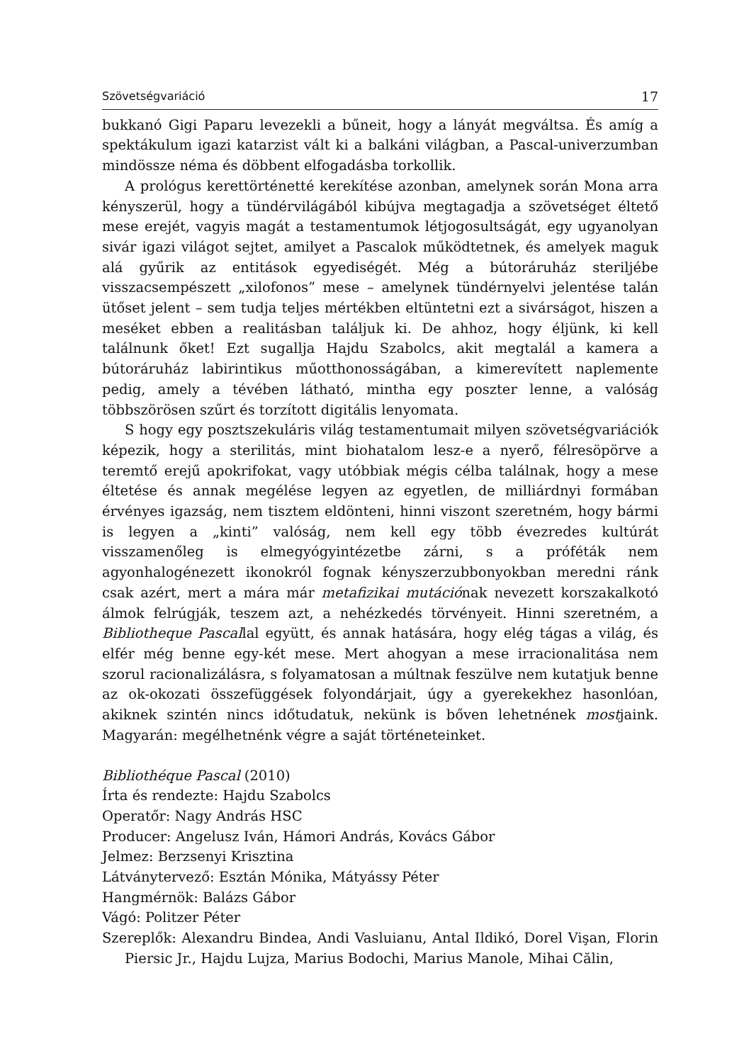Szövetségvariáció 17
bukkanó Gigi Paparu levezekli a bűneit, hogy a lányát megváltsa. És amíg a spektákulum igazi katarzist vált ki a balkáni világban, a Pascal-univerzumban mindössze néma és döbbent elfogadásba torkollik.
A prológus kerettörténetté kerekítése azonban, amelynek során Mona arra kényszerül, hogy a tündérvilágából kibújva megtagadja a szövetséget éltető mese erejét, vagyis magát a testamentumok létjogosultságát, egy ugyanolyan sivár igazi világot sejtet, amilyet a Pascalok működtetnek, és amelyek maguk alá gyűrik az entitások egyediségét. Még a bútoráruház steriljébe visszacsempészett „xilofonos” mese – amelynek tündérnyelvi jelentése talán ütőset jelent – sem tudja teljes mértékben eltüntetni ezt a sivárságot, hiszen a meséket ebben a realitásban találjuk ki. De ahhoz, hogy éljünk, ki kell találnunk őket! Ezt sugallja Hajdu Szabolcs, akit megtalál a kamera a bútoráruház labirintikus műotthonosságában, a kimerevített naplemente pedig, amely a tévében látható, mintha egy poszter lenne, a valóság többszörösen szűrt és torzított digitális lenyomata.
S hogy egy posztszekuláris világ testamentumait milyen szövetségvariációk képezik, hogy a sterilitás, mint biohatalom lesz-e a nyerő, félresöpörve a teremtő erejű apokrifokat, vagy utóbbiak mégis célba találnak, hogy a mese éltetése és annak megélése legyen az egyetlen, de milliárdnyi formában érvényes igazság, nem tisztem eldönteni, hinni viszont szeretném, hogy bármi is legyen a „kinti” valóság, nem kell egy több évezredes kultúrát visszamenőleg is elmegyógyintézetbe zárni, s a próféták nem agyonhalogénezett ikonokról fognak kényszerzubbonyokban meredni ránk csak azért, mert a mára már metafizikai mutációnak nevezett korszakalkotó álmok felrúgják, teszem azt, a nehézkedés törvényeit. Hinni szeretném, a Bibliotheque Pascallal együtt, és annak hatására, hogy elég tágas a világ, és elfér még benne egy-két mese. Mert ahogyan a mese irracionalitása nem szorul racionalizálásra, s folyamatosan a múltnak feszülve nem kutatjuk benne az ok-okozati összefüggések folyondárjait, úgy a gyerekekhez hasonlóan, akiknek szintén nincs időtudatuk, nekünk is bőven lehetnének mostjaink. Magyarán: megélhetnénk végre a saját történeteinket.
Bibliothéque Pascal (2010)
Írta és rendezte: Hajdu Szabolcs
Operatőr: Nagy András HSC
Producer: Angelusz Iván, Hámori András, Kovács Gábor
Jelmez: Berzsenyi Krisztina
Látványtervező: Esztán Mónika, Mátyássy Péter
Hangmérnök: Balázs Gábor
Vágó: Politzer Péter
Szereplők: Alexandru Bindea, Andi Vasluianu, Antal Ildikó, Dorel Vişan, Florin Piersic Jr., Hajdu Lujza, Marius Bodochi, Marius Manole, Mihai Călin,